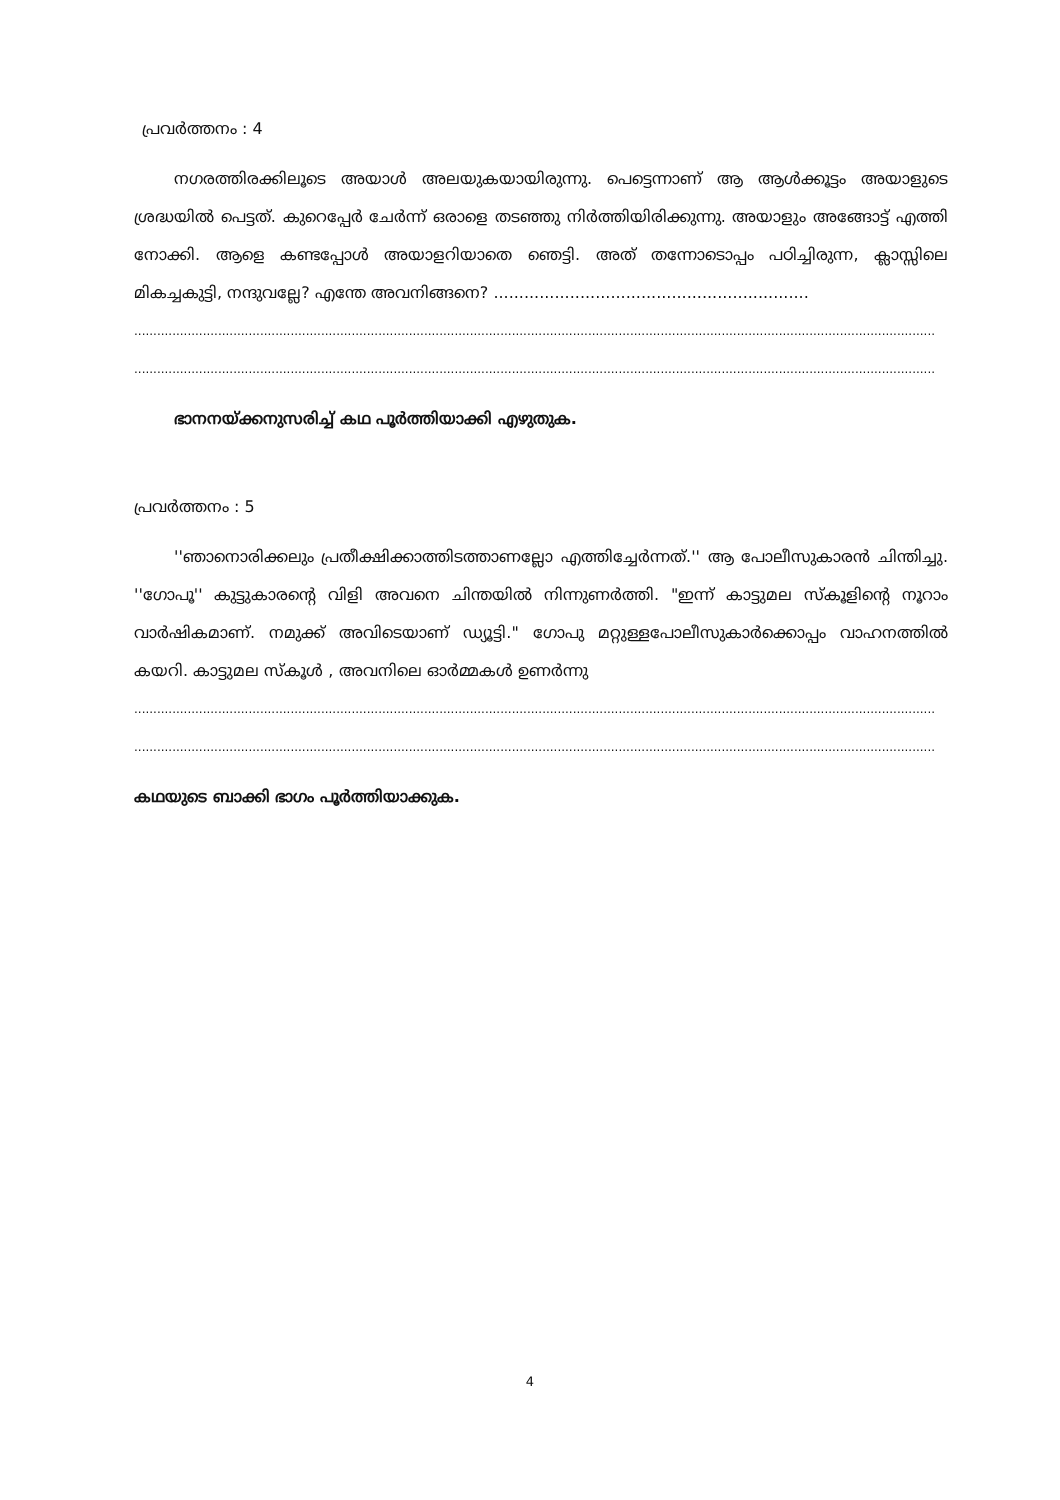പ്രവർത്തനം : 4
നഗരത്തിരക്കിലൂടെ അയാൾ അലയുകയായിരുന്നു. പെട്ടെന്നാണ് ആ ആൾക്കൂട്ടം അയാളുടെ ശ്രദ്ധയിൽ പെട്ടത്. കുറെപ്പേർ ചേർന്ന് ഒരാളെ തടഞ്ഞു നിർത്തിയിരിക്കുന്നു. അയാളും അങ്ങോട്ട് എത്തി നോക്കി. ആളെ കണ്ടപ്പോൾ അയാളറിയാതെ ഞെട്ടി. അത് തന്നോടൊപ്പം പഠിച്ചിരുന്ന, ക്ലാസ്സിലെ മികച്ചകുട്ടി, നന്ദുവല്ലേ? എന്തേ അവനിങ്ങനെ? ..............................................................
..................................................................................................................................................................................................................
..................................................................................................................................................................................................................
ഭാനനയ്ക്കനുസരിച്ച് കഥ പൂർത്തിയാക്കി എഴുതുക.
പ്രവർത്തനം : 5
''ഞാനൊരിക്കലും പ്രതീക്ഷിക്കാത്തിടത്താണല്ലോ എത്തിച്ചേർന്നത്.'' ആ പോലീസുകാരൻ ചിന്തിച്ചു. ''ഗോപൂ'' കുട്ടുകാരന്റെ വിളി അവനെ ചിന്തയിൽ നിന്നുണർത്തി. "ഇന്ന് കാട്ടുമല സ്കൂളിന്റെ നൂറാം വാർഷികമാണ്. നമുക്ക് അവിടെയാണ് ഡ്യൂട്ടി." ഗോപു മറ്റുള്ളപോലീസുകാർക്കൊപ്പം വാഹനത്തിൽ കയറി. കാട്ടുമല സ്കൂൾ , അവനിലെ ഓർമ്മകൾ ഉണർന്നു
..................................................................................................................................................................................................................
..................................................................................................................................................................................................................
കഥയുടെ ബാക്കി ഭാഗം പൂർത്തിയാക്കുക.
4